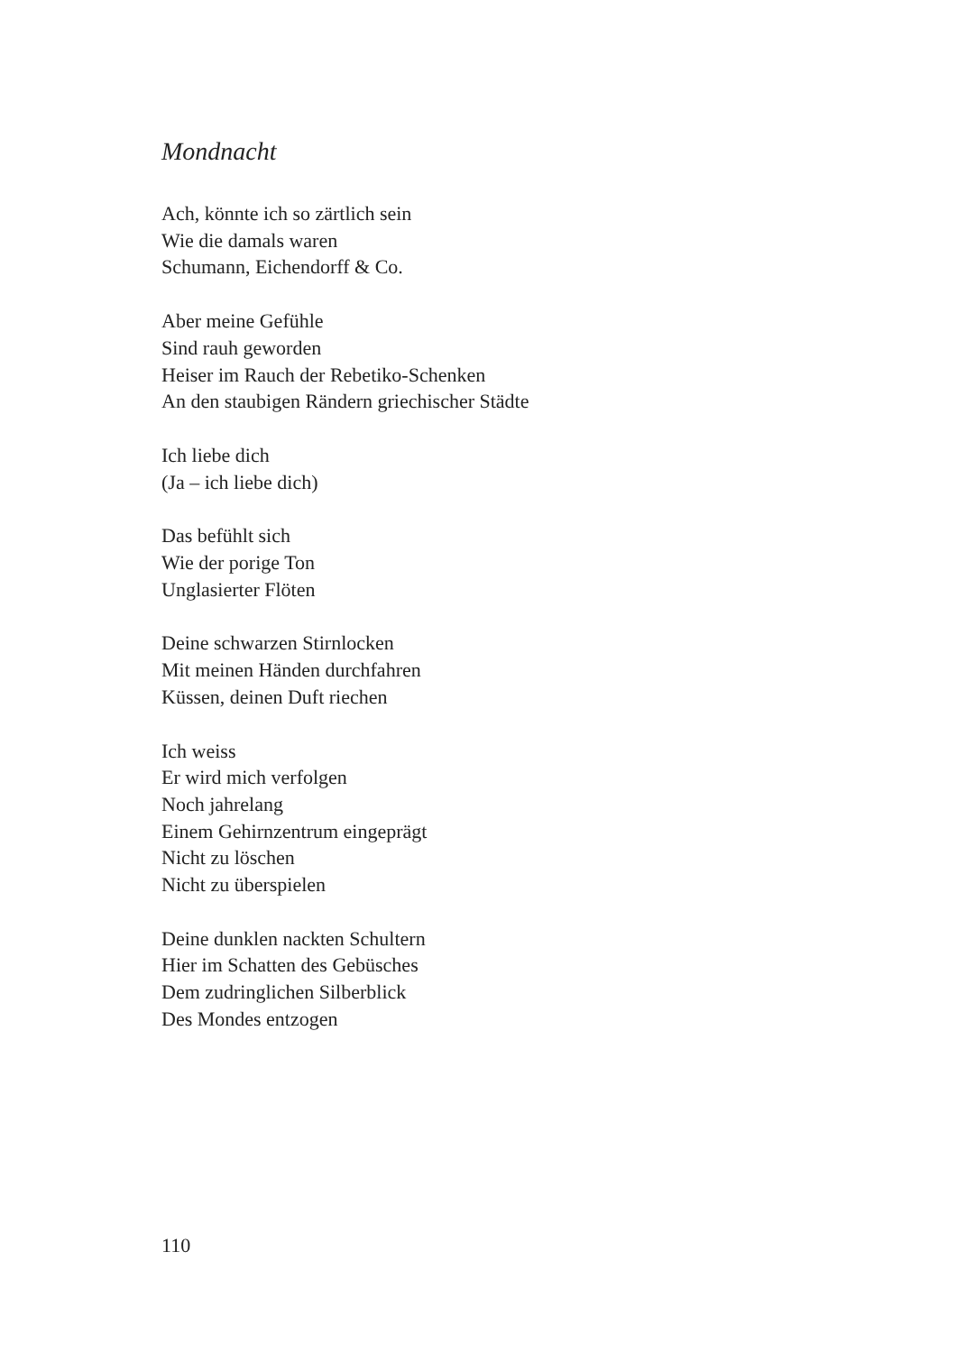Mondnacht
Ach, könnte ich so zärtlich sein
Wie die damals waren
Schumann, Eichendorff & Co.
Aber meine Gefühle
Sind rauh geworden
Heiser im Rauch der Rebetiko-Schenken
An den staubigen Rändern griechischer Städte
Ich liebe dich
(Ja – ich liebe dich)
Das befühlt sich
Wie der porige Ton
Unglasierter Flöten
Deine schwarzen Stirnlocken
Mit meinen Händen durchfahren
Küssen, deinen Duft riechen
Ich weiss
Er wird mich verfolgen
Noch jahrelang
Einem Gehirnzentrum eingeprägt
Nicht zu löschen
Nicht zu überspielen
Deine dunklen nackten Schultern
Hier im Schatten des Gebüsches
Dem zudringlichen Silberblick
Des Mondes entzogen
110